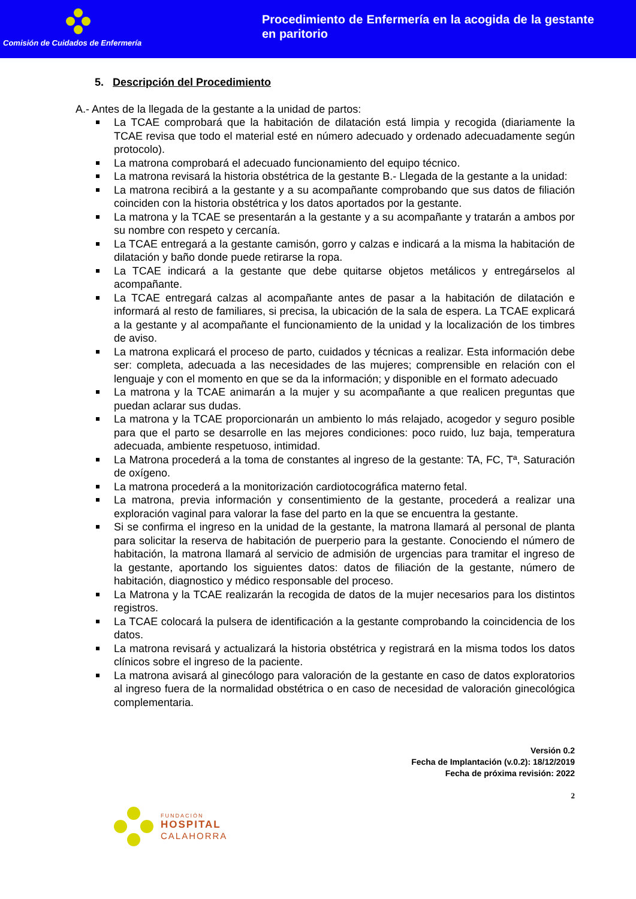Comisión de Cuidados de Enfermería
Procedimiento de Enfermería en la acogida de la gestante en paritorio
5. Descripción del Procedimiento
A.- Antes de la llegada de la gestante a la unidad de partos:
La TCAE comprobará que la habitación de dilatación está limpia y recogida (diariamente la TCAE revisa que todo el material esté en número adecuado y ordenado adecuadamente según protocolo).
La matrona comprobará el adecuado funcionamiento del equipo técnico.
La matrona revisará la historia obstétrica de la gestante B.- Llegada de la gestante a la unidad:
La matrona recibirá a la gestante y a su acompañante comprobando que sus datos de filiación coinciden con la historia obstétrica y los datos aportados por la gestante.
La matrona y la TCAE se presentarán a la gestante y a su acompañante y tratarán a ambos por su nombre con respeto y cercanía.
La TCAE entregará a la gestante camisón, gorro y calzas e indicará a la misma la habitación de dilatación y baño donde puede retirarse la ropa.
La TCAE indicará a la gestante que debe quitarse objetos metálicos y entregárselos al acompañante.
La TCAE entregará calzas al acompañante antes de pasar a la habitación de dilatación e informará al resto de familiares, si precisa, la ubicación de la sala de espera. La TCAE explicará a la gestante y al acompañante el funcionamiento de la unidad y la localización de los timbres de aviso.
La matrona explicará el proceso de parto, cuidados y técnicas a realizar. Esta información debe ser: completa, adecuada a las necesidades de las mujeres; comprensible en relación con el lenguaje y con el momento en que se da la información; y disponible en el formato adecuado
La matrona y la TCAE animarán a la mujer y su acompañante a que realicen preguntas que puedan aclarar sus dudas.
La matrona y la TCAE proporcionarán un ambiento lo más relajado, acogedor y seguro posible para que el parto se desarrolle en las mejores condiciones: poco ruido, luz baja, temperatura adecuada, ambiente respetuoso, intimidad.
La Matrona procederá a la toma de constantes al ingreso de la gestante: TA, FC, Tª, Saturación de oxígeno.
La matrona procederá a la monitorización cardiotocográfica materno fetal.
La matrona, previa información y consentimiento de la gestante, procederá a realizar una exploración vaginal para valorar la fase del parto en la que se encuentra la gestante.
Si se confirma el ingreso en la unidad de la gestante, la matrona llamará al personal de planta para solicitar la reserva de habitación de puerperio para la gestante. Conociendo el número de habitación, la matrona llamará al servicio de admisión de urgencias para tramitar el ingreso de la gestante, aportando los siguientes datos: datos de filiación de la gestante, número de habitación, diagnostico y médico responsable del proceso.
La Matrona y la TCAE realizarán la recogida de datos de la mujer necesarios para los distintos registros.
La TCAE colocará la pulsera de identificación a la gestante comprobando la coincidencia de los datos.
La matrona revisará y actualizará la historia obstétrica y registrará en la misma todos los datos clínicos sobre el ingreso de la paciente.
La matrona avisará al ginecólogo para valoración de la gestante en caso de datos exploratorios al ingreso fuera de la normalidad obstétrica o en caso de necesidad de valoración ginecológica complementaria.
Versión 0.2
Fecha de Implantación (v.0.2): 18/12/2019
Fecha de próxima revisión: 2022
2
FUNDACIÓN
HOSPITAL
CALAHORRA